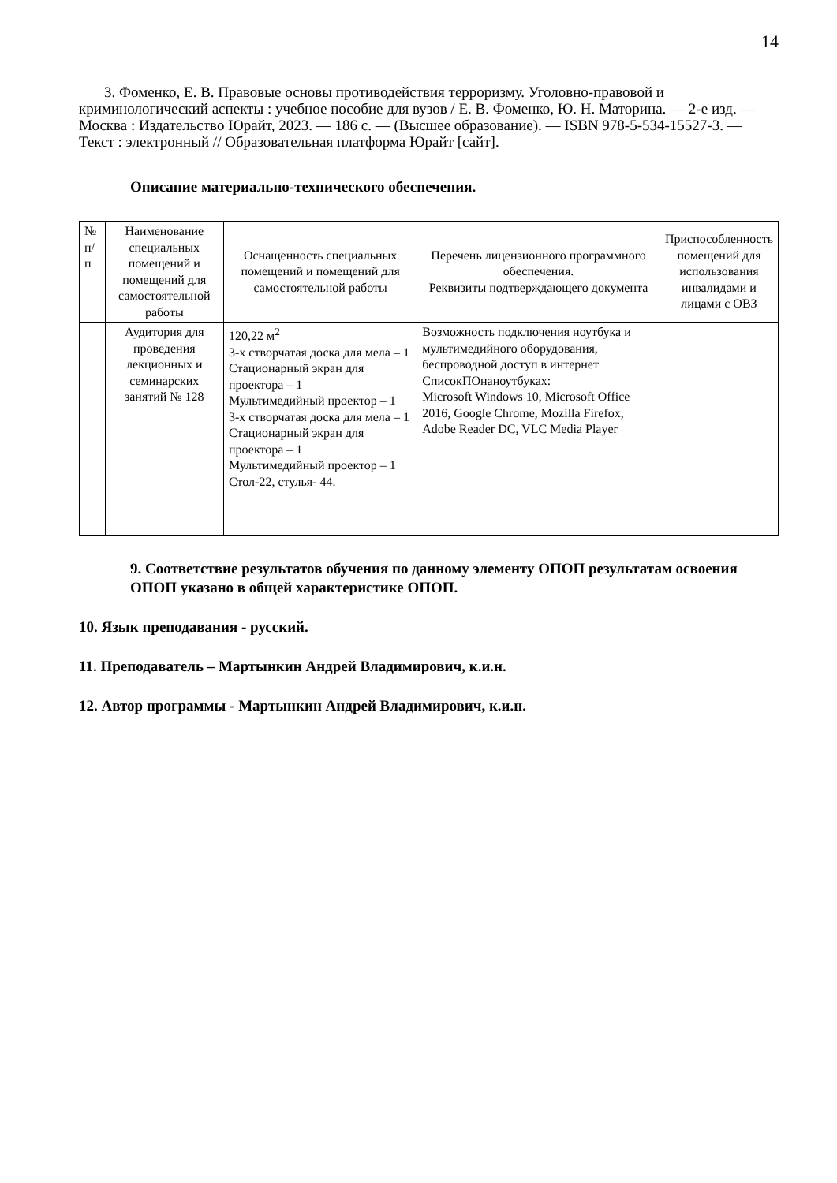14
3. Фоменко, Е. В. Правовые основы противодействия терроризму. Уголовно-правовой и криминологический аспекты : учебное пособие для вузов / Е. В. Фоменко, Ю. Н. Маторина. — 2-е изд. — Москва : Издательство Юрайт, 2023. — 186 с. — (Высшее образование). — ISBN 978-5-534-15527-3. — Текст : электронный // Образовательная платформа Юрайт [сайт].
Описание материально-технического обеспечения.
| № п/п | Наименование специальных помещений и помещений для самостоятельной работы | Оснащенность специальных помещений и помещений для самостоятельной работы | Перечень лицензионного программного обеспечения. Реквизиты подтверждающего документа | Приспособленность помещений для использования инвалидами и лицами с ОВЗ |
| --- | --- | --- | --- | --- |
| | Аудитория для проведения лекционных и семинарских занятий № 128 | 120,22 м<sup>2</sup> 3-х створчатая доска для мела – 1 Стационарный экран для проектора – 1 Мультимедийный проектор – 1 3-х створчатая доска для мела – 1 Стационарный экран для проектора – 1 Мультимедийный проектор – 1 Стол-22, стулья- 44. | Возможность подключения ноутбука и мультимедийного оборудования, беспроводной доступ в интернет СписокПОнаноутбуках: Microsoft Windows 10, Microsoft Office 2016, Google Chrome, Mozilla Firefox, Adobe Reader DC, VLC Media Player | |
9. Соответствие результатов обучения по данному элементу ОПОП результатам освоения ОПОП указано в общей характеристике ОПОП.
10. Язык преподавания - русский.
11. Преподаватель – Мартынкин Андрей Владимирович, к.и.н.
12. Автор программы - Мартынкин Андрей Владимирович, к.и.н.